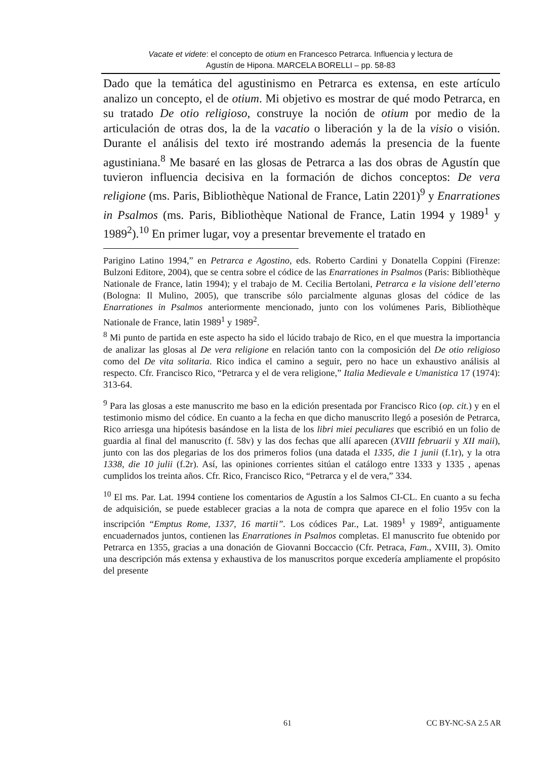Vacate et videte: el concepto de otium en Francesco Petrarca. Influencia y lectura de
Agustín de Hipona. MARCELA BORELLI – pp. 58-83
Dado que la temática del agustinismo en Petrarca es extensa, en este artículo analizo un concepto, el de otium. Mi objetivo es mostrar de qué modo Petrarca, en su tratado De otio religioso, construye la noción de otium por medio de la articulación de otras dos, la de la vacatio o liberación y la de la visio o visión. Durante el análisis del texto iré mostrando además la presencia de la fuente agustiniana.<sup>8</sup> Me basaré en las glosas de Petrarca a las dos obras de Agustín que tuvieron influencia decisiva en la formación de dichos conceptos: De vera religione (ms. Paris, Bibliothèque National de France, Latin 2201)<sup>9</sup> y Enarrationes in Psalmos (ms. Paris, Bibliothèque National de France, Latin 1994 y 1989<sup>1</sup> y 1989<sup>2</sup>).<sup>10</sup> En primer lugar, voy a presentar brevemente el tratado en
Parigino Latino 1994,” en Petrarca e Agostino, eds. Roberto Cardini y Donatella Coppini (Firenze: Bulzoni Editore, 2004), que se centra sobre el códice de las Enarrationes in Psalmos (Paris: Bibliothèque Nationale de France, latin 1994); y el trabajo de M. Cecilia Bertolani, Petrarca e la visione dell’eterno (Bologna: Il Mulino, 2005), que transcribe sólo parcialmente algunas glosas del códice de las Enarrationes in Psalmos anteriormente mencionado, junto con los volúmenes Paris, Bibliothèque Nationale de France, latin 1989<sup>1</sup> y 1989<sup>2</sup>.
<sup>8</sup> Mi punto de partida en este aspecto ha sido el lúcido trabajo de Rico, en el que muestra la importancia de analizar las glosas al De vera religione en relación tanto con la composición del De otio religioso como del De vita solitaria. Rico indica el camino a seguir, pero no hace un exhaustivo análisis al respecto. Cfr. Francisco Rico, “Petrarca y el de vera religione,” Italia Medievale e Umanistica 17 (1974): 313-64.
<sup>9</sup> Para las glosas a este manuscrito me baso en la edición presentada por Francisco Rico (op. cit.) y en el testimonio mismo del códice. En cuanto a la fecha en que dicho manuscrito llegó a posesión de Petrarca, Rico arriesga una hipótesis basándose en la lista de los libri miei peculiares que escribió en un folio de guardia al final del manuscrito (f. 58v) y las dos fechas que allí aparecen (XVIII februarii y XII maii), junto con las dos plegarias de los dos primeros folios (una datada el 1335, die 1 junii (f.1r), y la otra 1338, die 10 julii (f.2r). Así, las opiniones corrientes sitúan el catálogo entre 1333 y 1335 , apenas cumplidos los treinta años. Cfr. Rico, Francisco Rico, “Petrarca y el de vera,” 334.
<sup>10</sup> El ms. Par. Lat. 1994 contiene los comentarios de Agustín a los Salmos CI-CL. En cuanto a su fecha de adquisición, se puede establecer gracias a la nota de compra que aparece en el folio 195v con la inscripción “Emptus Rome, 1337, 16 martii”. Los códices Par., Lat. 1989<sup>1</sup> y 1989<sup>2</sup>, antiguamente encuadernados juntos, contienen las Enarrationes in Psalmos completas. El manuscrito fue obtenido por Petrarca en 1355, gracias a una donación de Giovanni Boccaccio (Cfr. Petraca, Fam., XVIII, 3). Omito una descripción más extensa y exhaustiva de los manuscritos porque excedería ampliamente el propósito del presente
61 CC BY-NC-SA 2.5 AR